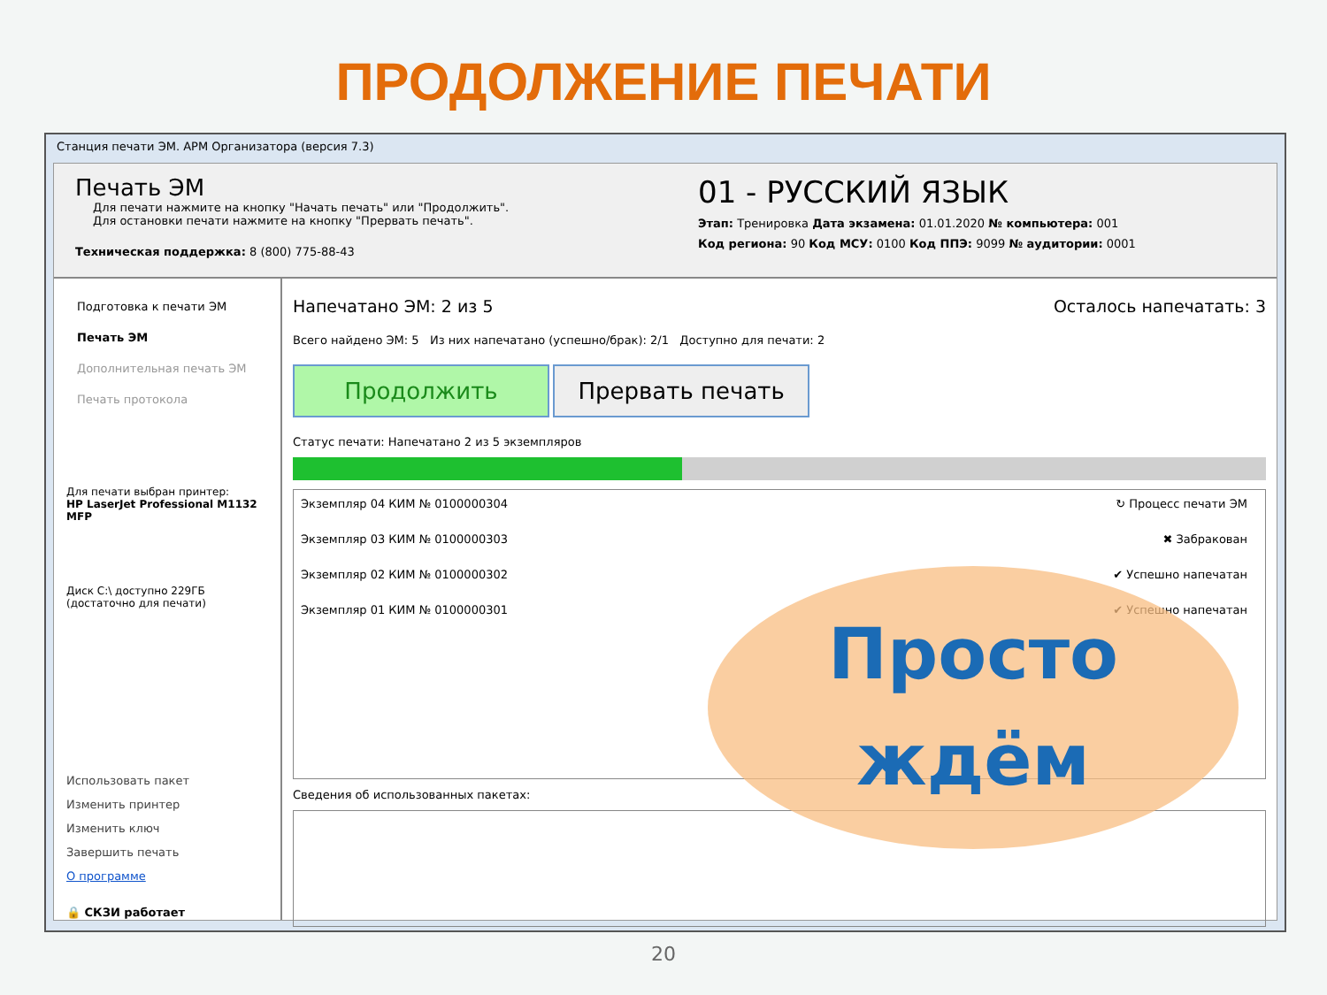ПРОДОЛЖЕНИЕ ПЕЧАТИ
Станция печати ЭМ. АРМ Организатора (версия 7.3)
Печать ЭМ
Для печати нажмите на кнопку "Начать печать" или "Продолжить".
Для остановки печати нажмите на кнопку "Прервать печать".
Техническая поддержка: 8 (800) 775-88-43
01 - РУССКИЙ ЯЗЫК
Этап: Тренировка Дата экзамена: 01.01.2020 № компьютера: 001
Код региона: 90 Код МСУ: 0100 Код ППЭ: 9099 № аудитории: 0001
Подготовка к печати ЭМ
Печать ЭМ
Дополнительная печать ЭМ
Печать протокола
Для печати выбран принтер:
HP LaserJet Professional M1132 MFP
Диск C:\ доступно 229ГБ
(достаточно для печати)
Использовать пакет
Изменить принтер
Изменить ключ
Завершить печать
О программе
🔒 СКЗИ работает
Напечатано ЭМ: 2 из 5 Осталось напечатать: 3
Всего найдено ЭМ: 5 Из них напечатано (успешно/брак): 2/1 Доступно для печати: 2
Продолжить Прервать печать
Статус печати: Напечатано 2 из 5 экземпляров
Экземпляр 04 КИМ № 0100000304 ↻ Процесс печати ЭМ
Экземпляр 03 КИМ № 0100000303 ✖ Забракован
Экземпляр 02 КИМ № 0100000302 ✔ Успешно напечатан
Экземпляр 01 КИМ № 0100000301 ✔ Успешно напечатан
Сведения об использованных пакетах:
Просто
ждём
20